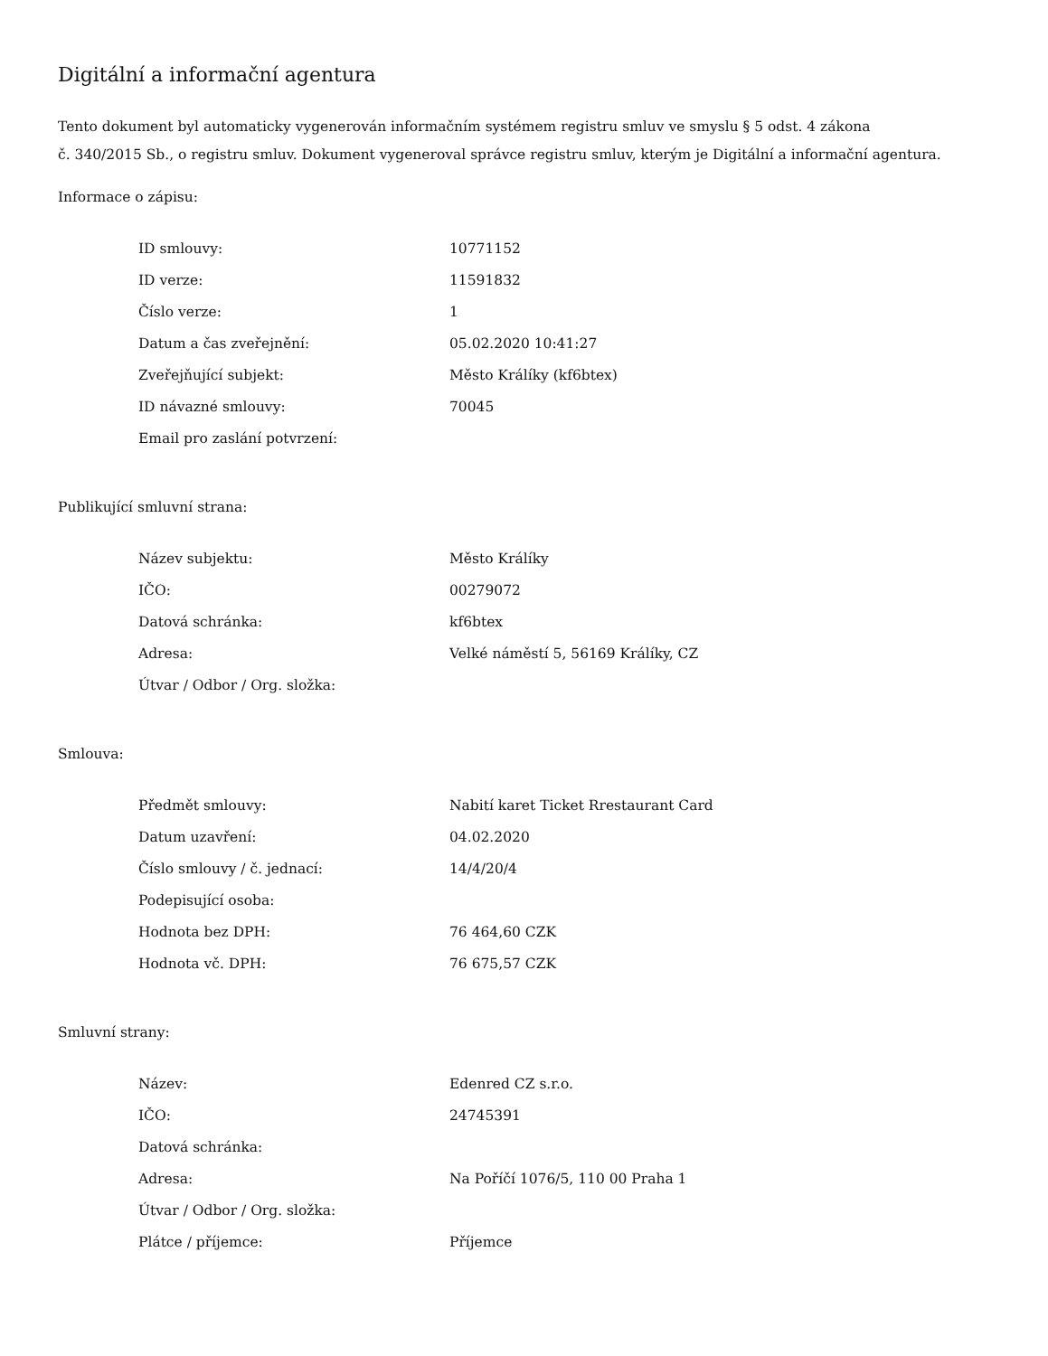Digitální a informační agentura
Tento dokument byl automaticky vygenerován informačním systémem registru smluv ve smyslu § 5 odst. 4 zákona
č. 340/2015 Sb., o registru smluv. Dokument vygeneroval správce registru smluv, kterým je Digitální a informační agentura.
Informace o zápisu:
| ID smlouvy: | 10771152 |
| ID verze: | 11591832 |
| Číslo verze: | 1 |
| Datum a čas zveřejnění: | 05.02.2020 10:41:27 |
| Zveřejňující subjekt: | Město Králíky (kf6btex) |
| ID návazné smlouvy: | 70045 |
| Email pro zaslání potvrzení: | |
Publikující smluvní strana:
| Název subjektu: | Město Králíky |
| IČO: | 00279072 |
| Datová schránka: | kf6btex |
| Adresa: | Velké náměstí 5, 56169 Králíky, CZ |
| Útvar / Odbor / Org. složka: | |
Smlouva:
| Předmět smlouvy: | Nabití karet Ticket Rrestaurant Card |
| Datum uzavření: | 04.02.2020 |
| Číslo smlouvy / č. jednací: | 14/4/20/4 |
| Podepisující osoba: | |
| Hodnota bez DPH: | 76 464,60 CZK |
| Hodnota vč. DPH: | 76 675,57 CZK |
Smluvní strany:
| Název: | Edenred CZ s.r.o. |
| IČO: | 24745391 |
| Datová schránka: | |
| Adresa: | Na Poříčí 1076/5, 110 00 Praha 1 |
| Útvar / Odbor / Org. složka: | |
| Plátce / příjemce: | Příjemce |